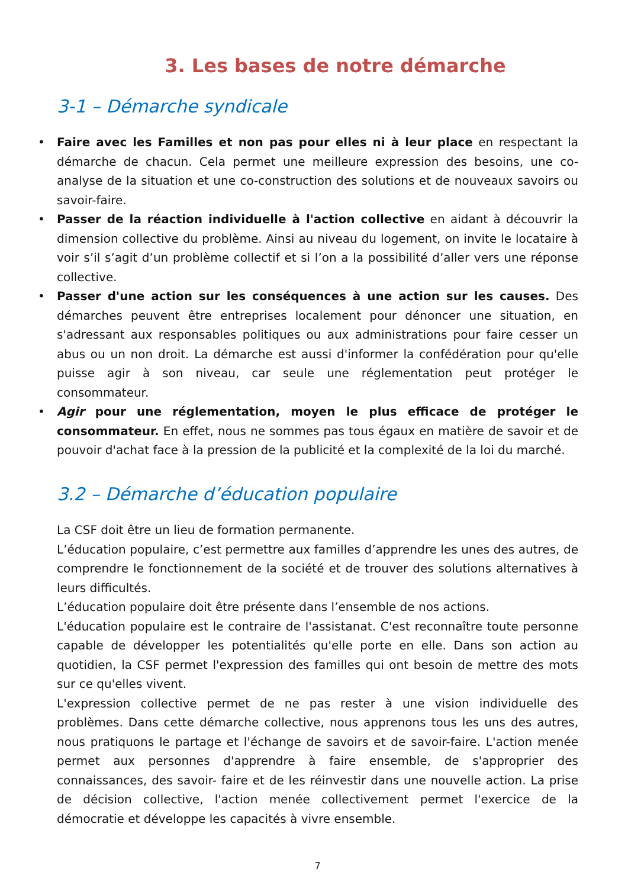3. Les bases de notre démarche
3-1 – Démarche syndicale
• Faire avec les Familles et non pas pour elles ni à leur place en respectant la démarche de chacun. Cela permet une meilleure expression des besoins, une co-analyse de la situation et une co-construction des solutions et de nouveaux savoirs ou savoir-faire.
• Passer de la réaction individuelle à l'action collective en aidant à découvrir la dimension collective du problème. Ainsi au niveau du logement, on invite le locataire à voir s’il s’agit d’un problème collectif et si l’on a la possibilité d’aller vers une réponse collective.
• Passer d'une action sur les conséquences à une action sur les causes. Des démarches peuvent être entreprises localement pour dénoncer une situation, en s'adressant aux responsables politiques ou aux administrations pour faire cesser un abus ou un non droit. La démarche est aussi d'informer la confédération pour qu'elle puisse agir à son niveau, car seule une réglementation peut protéger le consommateur.
• Agir pour une réglementation, moyen le plus efficace de protéger le consommateur. En effet, nous ne sommes pas tous égaux en matière de savoir et de pouvoir d'achat face à la pression de la publicité et la complexité de la loi du marché.
3.2 – Démarche d’éducation populaire
La CSF doit être un lieu de formation permanente.
L’éducation populaire, c’est permettre aux familles d’apprendre les unes des autres, de comprendre le fonctionnement de la société et de trouver des solutions alternatives à leurs difficultés.
L’éducation populaire doit être présente dans l’ensemble de nos actions.
L'éducation populaire est le contraire de l'assistanat. C'est reconnaître toute personne capable de développer les potentialités qu'elle porte en elle. Dans son action au quotidien, la CSF permet l'expression des familles qui ont besoin de mettre des mots sur ce qu'elles vivent.
L'expression collective permet de ne pas rester à une vision individuelle des problèmes. Dans cette démarche collective, nous apprenons tous les uns des autres, nous pratiquons le partage et l'échange de savoirs et de savoir-faire. L'action menée permet aux personnes d'apprendre à faire ensemble, de s'approprier des connaissances, des savoir- faire et de les réinvestir dans une nouvelle action. La prise de décision collective, l'action menée collectivement permet l'exercice de la démocratie et développe les capacités à vivre ensemble.
7